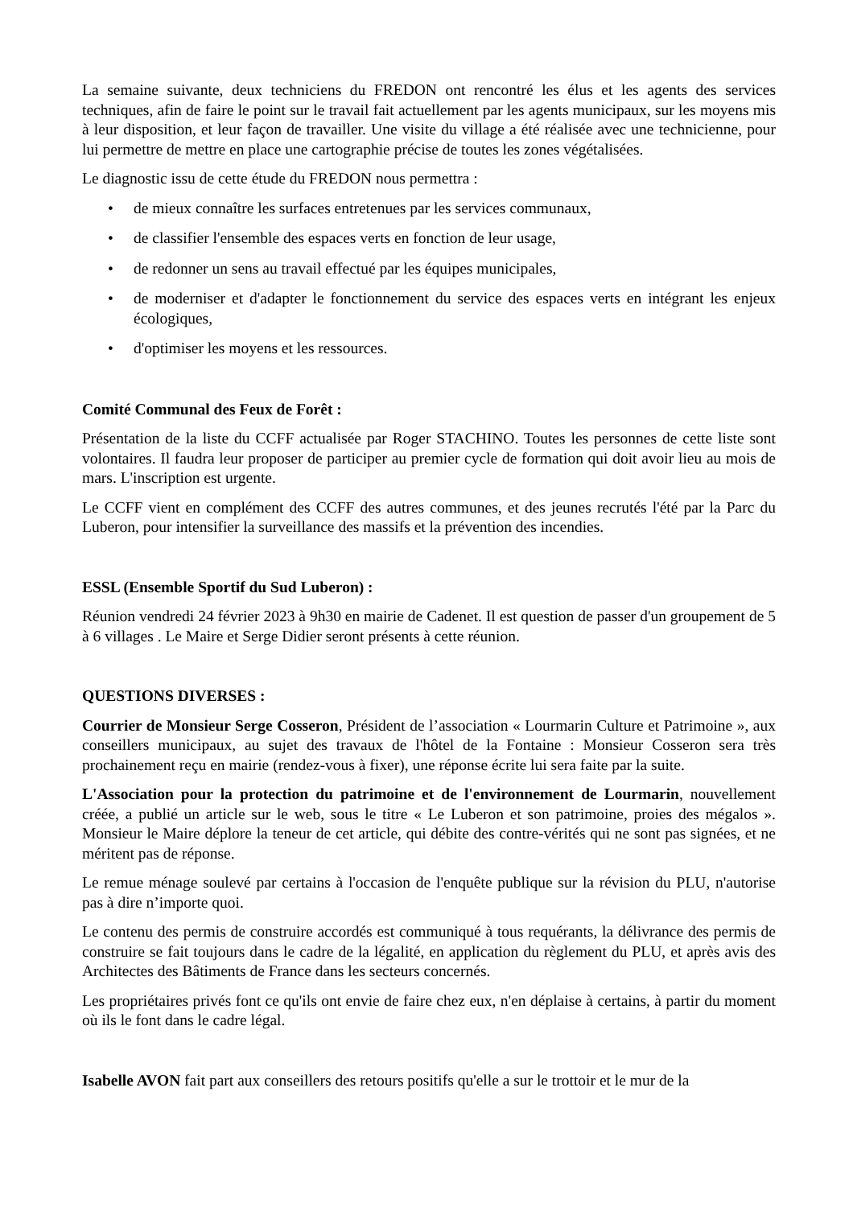La semaine suivante, deux techniciens du FREDON ont rencontré les élus et les agents des services techniques, afin de faire le point sur le travail fait actuellement par les agents municipaux, sur les moyens mis à leur disposition, et leur façon de travailler. Une visite du village a été réalisée avec une technicienne, pour lui permettre de mettre en place une cartographie précise de toutes les zones végétalisées.
Le diagnostic issu de cette étude du FREDON nous permettra :
• de mieux connaître les surfaces entretenues par les services communaux,
• de classifier l'ensemble des espaces verts en fonction de leur usage,
• de redonner un sens au travail effectué par les équipes municipales,
• de moderniser et d'adapter le fonctionnement du service des espaces verts en intégrant les enjeux écologiques,
• d'optimiser les moyens et les ressources.
Comité Communal des Feux de Forêt :
Présentation de la liste du CCFF actualisée par Roger STACHINO. Toutes les personnes de cette liste sont volontaires. Il faudra leur proposer de participer au premier cycle de formation qui doit avoir lieu au mois de mars. L'inscription est urgente.
Le CCFF vient en complément des CCFF des autres communes, et des jeunes recrutés l'été par la Parc du Luberon, pour intensifier la surveillance des massifs et la prévention des incendies.
ESSL (Ensemble Sportif du Sud Luberon) :
Réunion vendredi 24 février 2023 à 9h30 en mairie de Cadenet. Il est question de passer d'un groupement de 5 à 6 villages . Le Maire et Serge Didier seront présents à cette réunion.
QUESTIONS DIVERSES :
Courrier de Monsieur Serge Cosseron, Président de l’association « Lourmarin Culture et Patrimoine », aux conseillers municipaux, au sujet des travaux de l'hôtel de la Fontaine : Monsieur Cosseron sera très prochainement reçu en mairie (rendez-vous à fixer), une réponse écrite lui sera faite par la suite.
L'Association pour la protection du patrimoine et de l'environnement de Lourmarin, nouvellement créée, a publié un article sur le web, sous le titre « Le Luberon et son patrimoine, proies des mégalos ». Monsieur le Maire déplore la teneur de cet article, qui débite des contre-vérités qui ne sont pas signées, et ne méritent pas de réponse.
Le remue ménage soulevé par certains à l'occasion de l'enquête publique sur la révision du PLU, n'autorise pas à dire n’importe quoi.
Le contenu des permis de construire accordés est communiqué à tous requérants, la délivrance des permis de construire se fait toujours dans le cadre de la légalité, en application du règlement du PLU, et après avis des Architectes des Bâtiments de France dans les secteurs concernés.
Les propriétaires privés font ce qu'ils ont envie de faire chez eux, n'en déplaise à certains, à partir du moment où ils le font dans le cadre légal.
Isabelle AVON fait part aux conseillers des retours positifs qu'elle a sur le trottoir et le mur de la